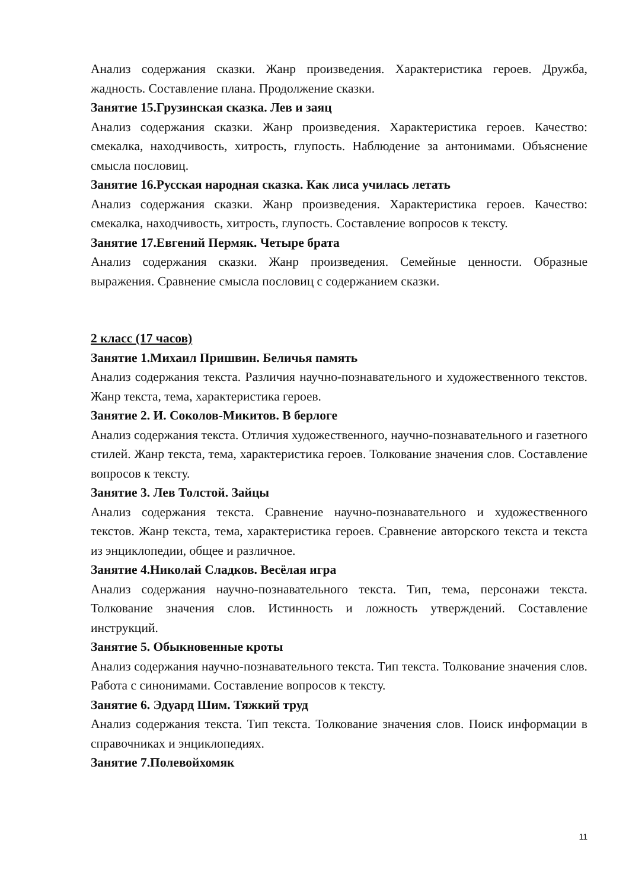Анализ содержания сказки. Жанр произведения. Характеристика героев. Дружба, жадность. Составление плана. Продолжение сказки.
Занятие 15.Грузинская сказка. Лев и заяц
Анализ содержания сказки. Жанр произведения. Характеристика героев. Качество: смекалка, находчивость, хитрость, глупость. Наблюдение за антонимами. Объяснение смысла пословиц.
Занятие 16.Русская народная сказка. Как лиса училась летать
Анализ содержания сказки. Жанр произведения. Характеристика героев. Качество: смекалка, находчивость, хитрость, глупость. Составление вопросов к тексту.
Занятие 17.Евгений Пермяк. Четыре брата
Анализ содержания сказки. Жанр произведения. Семейные ценности. Образные выражения. Сравнение смысла пословиц с содержанием сказки.
2 класс (17 часов)
Занятие 1.Михаил Пришвин. Беличья память
Анализ содержания текста. Различия научно-познавательного и художественного текстов. Жанр текста, тема, характеристика героев.
Занятие 2. И. Соколов-Микитов. В берлоге
Анализ содержания текста. Отличия художественного, научно-познавательного и газетного стилей. Жанр текста, тема, характеристика героев. Толкование значения слов. Составление вопросов к тексту.
Занятие 3. Лев Толстой. Зайцы
Анализ содержания текста. Сравнение научно-познавательного и художественного текстов. Жанр текста, тема, характеристика героев. Сравнение авторского текста и текста из энциклопедии, общее и различное.
Занятие 4.Николай Сладков. Весёлая игра
Анализ содержания научно-познавательного текста. Тип, тема, персонажи текста. Толкование значения слов. Истинность и ложность утверждений. Составление инструкций.
Занятие 5. Обыкновенные кроты
Анализ содержания научно-познавательного текста. Тип текста. Толкование значения слов. Работа с синонимами. Составление вопросов к тексту.
Занятие 6. Эдуард Шим. Тяжкий труд
Анализ содержания текста. Тип текста. Толкование значения слов. Поиск информации в справочниках и энциклопедиях.
Занятие 7.Полевойхомяк
11